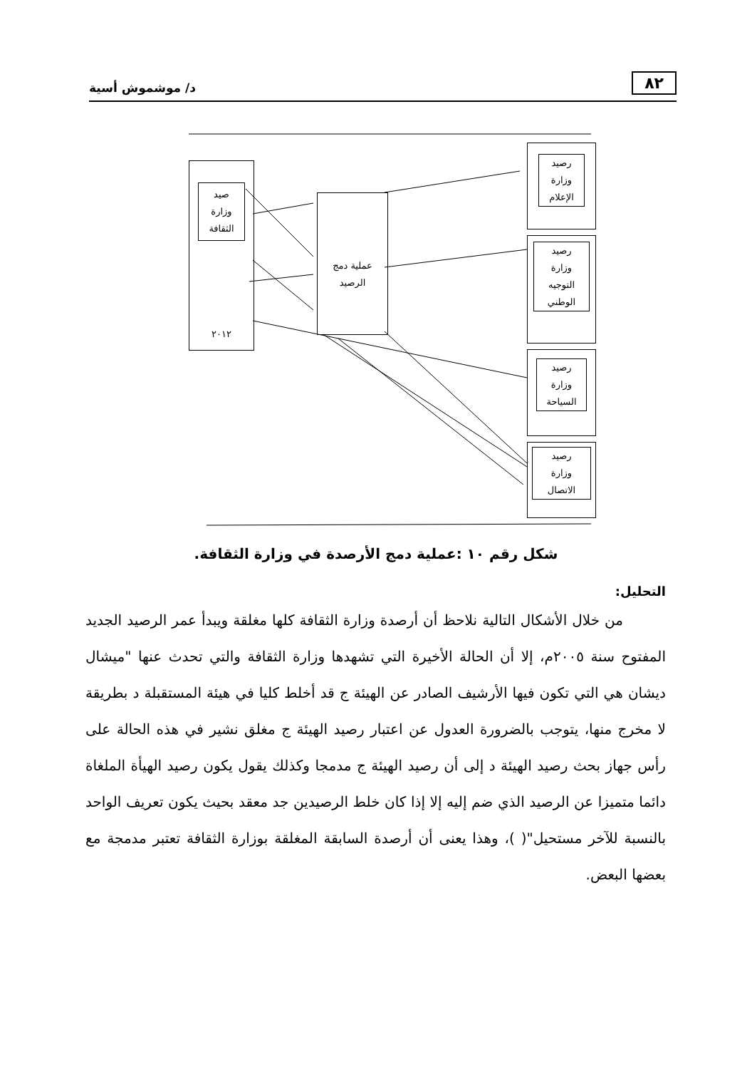٨٢ د/ موشموش أسية
صيد
وزارة
الثقافة
٢٠١٢
عملية دمج
الرصيد
رصيد
وزارة
الإعلام
رصيد
وزارة
التوجيه
الوطني
رصيد
وزارة
السياحة
رصيد
وزارة
الاتصال
شكل رقم ١٠ :عملية دمج الأرصدة في وزارة الثقافة.
التحليل:
من خلال الأشكال التالية نلاحظ أن أرصدة وزارة الثقافة كلها مغلقة ويبدأ عمر الرصيد الجديد المفتوح سنة ٢٠٠٥م، إلا أن الحالة الأخيرة التي تشهدها وزارة الثقافة والتي تحدث عنها "ميشال ديشان هي التي تكون فيها الأرشيف الصادر عن الهيئة ج قد أخلط كليا في هيئة المستقبلة د بطريقة لا مخرج منها، يتوجب بالضرورة العدول عن اعتبار رصيد الهيئة ج مغلق نشير في هذه الحالة على رأس جهاز بحث رصيد الهيئة د إلى أن رصيد الهيئة ج مدمجا وكذلك يقول يكون رصيد الهيأة الملغاة دائما متميزا عن الرصيد الذي ضم إليه إلا إذا كان خلط الرصيدين جد معقد بحيث يكون تعريف الواحد بالنسبة للآخر مستحيل"( )، وهذا يعنى أن أرصدة السابقة المغلقة بوزارة الثقافة تعتبر مدمجة مع بعضها البعض.